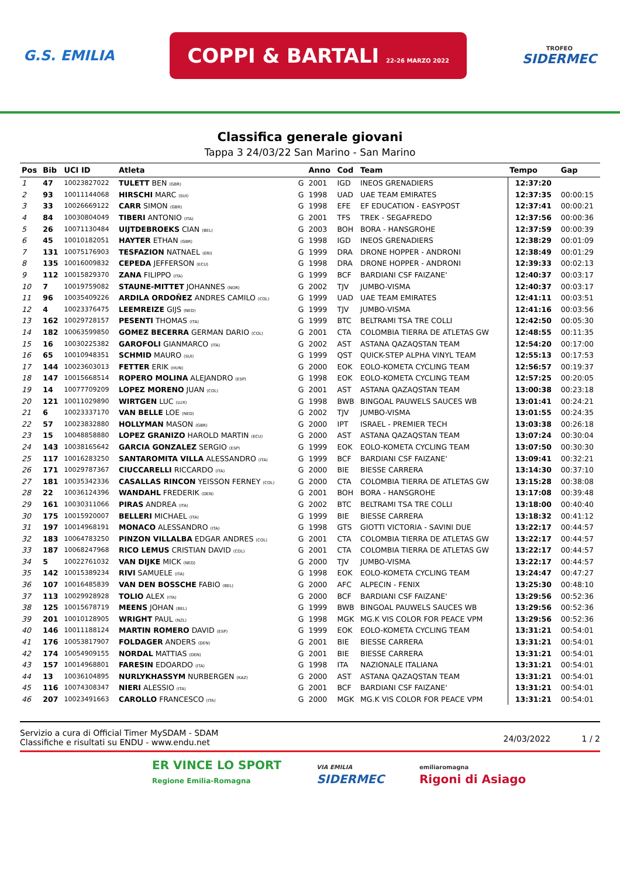G.S. EMILIA
COPPI & BARTALI 22-26 MARZO 2022
TROFEO
SIDERMEC
Classifica generale giovani
Tappa 3 24/03/22 San Marino - San Marino
| Pos | Bib | UCI ID | Atleta | | Anno | Cod | Team | Tempo | Gap |
| --- | --- | --- | --- | --- | --- | --- | --- | --- | --- |
| 1 | 47 | 10023827022 | TULETT BEN <sub>(GBR)</sub> | G | 2001 | IGD | INEOS GRENADIERS | 12:37:20 | |
| 2 | 93 | 10011144068 | HIRSCHI MARC <sub>(SUI)</sub> | G | 1998 | UAD | UAE TEAM EMIRATES | 12:37:35 | 00:00:15 |
| 3 | 33 | 10026669122 | CARR SIMON <sub>(GBR)</sub> | G | 1998 | EFE | EF EDUCATION - EASYPOST | 12:37:41 | 00:00:21 |
| 4 | 84 | 10030804049 | TIBERI ANTONIO <sub>(ITA)</sub> | G | 2001 | TFS | TREK - SEGAFREDO | 12:37:56 | 00:00:36 |
| 5 | 26 | 10071130484 | UIJTDEBROEKS CIAN <sub>(BEL)</sub> | G | 2003 | BOH | BORA - HANSGROHE | 12:37:59 | 00:00:39 |
| 6 | 45 | 10010182051 | HAYTER ETHAN <sub>(GBR)</sub> | G | 1998 | IGD | INEOS GRENADIERS | 12:38:29 | 00:01:09 |
| 7 | 131 | 10075176903 | TESFAZION NATNAEL <sub>(ERI)</sub> | G | 1999 | DRA | DRONE HOPPER - ANDRONI | 12:38:49 | 00:01:29 |
| 8 | 135 | 10016009832 | CEPEDA JEFFERSON <sub>(ECU)</sub> | G | 1998 | DRA | DRONE HOPPER - ANDRONI | 12:39:33 | 00:02:13 |
| 9 | 112 | 10015829370 | ZANA FILIPPO <sub>(ITA)</sub> | G | 1999 | BCF | BARDIANI CSF FAIZANE' | 12:40:37 | 00:03:17 |
| 10 | 7 | 10019759082 | STAUNE-MITTET JOHANNES <sub>(NOR)</sub> | G | 2002 | TJV | JUMBO-VISMA | 12:40:37 | 00:03:17 |
| 11 | 96 | 10035409226 | ARDILA ORDOÑEZ ANDRES CAMILO <sub>(COL)</sub> | G | 1999 | UAD | UAE TEAM EMIRATES | 12:41:11 | 00:03:51 |
| 12 | 4 | 10023376475 | LEEMREIZE GIJS <sub>(NED)</sub> | G | 1999 | TJV | JUMBO-VISMA | 12:41:16 | 00:03:56 |
| 13 | 162 | 10029728157 | PESENTI THOMAS <sub>(ITA)</sub> | G | 1999 | BTC | BELTRAMI TSA TRE COLLI | 12:42:50 | 00:05:30 |
| 14 | 182 | 10063599850 | GOMEZ BECERRA GERMAN DARIO <sub>(COL)</sub> | G | 2001 | CTA | COLOMBIA TIERRA DE ATLETAS GW | 12:48:55 | 00:11:35 |
| 15 | 16 | 10030225382 | GAROFOLI GIANMARCO <sub>(ITA)</sub> | G | 2002 | AST | ASTANA QAZAQSTAN TEAM | 12:54:20 | 00:17:00 |
| 16 | 65 | 10010948351 | SCHMID MAURO <sub>(SUI)</sub> | G | 1999 | QST | QUICK-STEP ALPHA VINYL TEAM | 12:55:13 | 00:17:53 |
| 17 | 144 | 10023603013 | FETTER ERIK <sub>(HUN)</sub> | G | 2000 | EOK | EOLO-KOMETA CYCLING TEAM | 12:56:57 | 00:19:37 |
| 18 | 147 | 10015668514 | ROPERO MOLINA ALEJANDRO <sub>(ESP)</sub> | G | 1998 | EOK | EOLO-KOMETA CYCLING TEAM | 12:57:25 | 00:20:05 |
| 19 | 14 | 10077709209 | LOPEZ MORENO JUAN <sub>(COL)</sub> | G | 2001 | AST | ASTANA QAZAQSTAN TEAM | 13:00:38 | 00:23:18 |
| 20 | 121 | 10011029890 | WIRTGEN LUC <sub>(LUX)</sub> | G | 1998 | BWB | BINGOAL PAUWELS SAUCES WB | 13:01:41 | 00:24:21 |
| 21 | 6 | 10023337170 | VAN BELLE LOE <sub>(NED)</sub> | G | 2002 | TJV | JUMBO-VISMA | 13:01:55 | 00:24:35 |
| 22 | 57 | 10023832880 | HOLLYMAN MASON <sub>(GBR)</sub> | G | 2000 | IPT | ISRAEL - PREMIER TECH | 13:03:38 | 00:26:18 |
| 23 | 15 | 10048858880 | LOPEZ GRANIZO HAROLD MARTIN <sub>(ECU)</sub> | G | 2000 | AST | ASTANA QAZAQSTAN TEAM | 13:07:24 | 00:30:04 |
| 24 | 143 | 10038165642 | GARCIA GONZALEZ SERGIO <sub>(ESP)</sub> | G | 1999 | EOK | EOLO-KOMETA CYCLING TEAM | 13:07:50 | 00:30:30 |
| 25 | 117 | 10016283250 | SANTAROMITA VILLA ALESSANDRO <sub>(ITA)</sub> | G | 1999 | BCF | BARDIANI CSF FAIZANE' | 13:09:41 | 00:32:21 |
| 26 | 171 | 10029787367 | CIUCCARELLI RICCARDO <sub>(ITA)</sub> | G | 2000 | BIE | BIESSE CARRERA | 13:14:30 | 00:37:10 |
| 27 | 181 | 10035342336 | CASALLAS RINCON YEISSON FERNEY <sub>(COL)</sub> | G | 2000 | CTA | COLOMBIA TIERRA DE ATLETAS GW | 13:15:28 | 00:38:08 |
| 28 | 22 | 10036124396 | WANDAHL FREDERIK <sub>(DEN)</sub> | G | 2001 | BOH | BORA - HANSGROHE | 13:17:08 | 00:39:48 |
| 29 | 161 | 10030311066 | PIRAS ANDREA <sub>(ITA)</sub> | G | 2002 | BTC | BELTRAMI TSA TRE COLLI | 13:18:00 | 00:40:40 |
| 30 | 175 | 10015920007 | BELLERI MICHAEL <sub>(ITA)</sub> | G | 1999 | BIE | BIESSE CARRERA | 13:18:32 | 00:41:12 |
| 31 | 197 | 10014968191 | MONACO ALESSANDRO <sub>(ITA)</sub> | G | 1998 | GTS | GIOTTI VICTORIA - SAVINI DUE | 13:22:17 | 00:44:57 |
| 32 | 183 | 10064783250 | PINZON VILLALBA EDGAR ANDRES <sub>(COL)</sub> | G | 2001 | CTA | COLOMBIA TIERRA DE ATLETAS GW | 13:22:17 | 00:44:57 |
| 33 | 187 | 10068247968 | RICO LEMUS CRISTIAN DAVID <sub>(COL)</sub> | G | 2001 | CTA | COLOMBIA TIERRA DE ATLETAS GW | 13:22:17 | 00:44:57 |
| 34 | 5 | 10022761032 | VAN DIJKE MICK <sub>(NED)</sub> | G | 2000 | TJV | JUMBO-VISMA | 13:22:17 | 00:44:57 |
| 35 | 142 | 10015389234 | RIVI SAMUELE <sub>(ITA)</sub> | G | 1998 | EOK | EOLO-KOMETA CYCLING TEAM | 13:24:47 | 00:47:27 |
| 36 | 107 | 10016485839 | VAN DEN BOSSCHE FABIO <sub>(BEL)</sub> | G | 2000 | AFC | ALPECIN - FENIX | 13:25:30 | 00:48:10 |
| 37 | 113 | 10029928928 | TOLIO ALEX <sub>(ITA)</sub> | G | 2000 | BCF | BARDIANI CSF FAIZANE' | 13:29:56 | 00:52:36 |
| 38 | 125 | 10015678719 | MEENS JOHAN <sub>(BEL)</sub> | G | 1999 | BWB | BINGOAL PAUWELS SAUCES WB | 13:29:56 | 00:52:36 |
| 39 | 201 | 10010128905 | WRIGHT PAUL <sub>(NZL)</sub> | G | 1998 | MGK | MG.K VIS COLOR FOR PEACE VPM | 13:29:56 | 00:52:36 |
| 40 | 146 | 10011188124 | MARTIN ROMERO DAVID <sub>(ESP)</sub> | G | 1999 | EOK | EOLO-KOMETA CYCLING TEAM | 13:31:21 | 00:54:01 |
| 41 | 176 | 10053817907 | FOLDAGER ANDERS <sub>(DEN)</sub> | G | 2001 | BIE | BIESSE CARRERA | 13:31:21 | 00:54:01 |
| 42 | 174 | 10054909155 | NORDAL MATTIAS <sub>(DEN)</sub> | G | 2001 | BIE | BIESSE CARRERA | 13:31:21 | 00:54:01 |
| 43 | 157 | 10014968801 | FARESIN EDOARDO <sub>(ITA)</sub> | G | 1998 | ITA | NAZIONALE ITALIANA | 13:31:21 | 00:54:01 |
| 44 | 13 | 10036104895 | NURLYKHASSYM NURBERGEN <sub>(KAZ)</sub> | G | 2000 | AST | ASTANA QAZAQSTAN TEAM | 13:31:21 | 00:54:01 |
| 45 | 116 | 10074308347 | NIERI ALESSIO <sub>(ITA)</sub> | G | 2001 | BCF | BARDIANI CSF FAIZANE' | 13:31:21 | 00:54:01 |
| 46 | 207 | 10023491663 | CAROLLO FRANCESCO <sub>(ITA)</sub> | G | 2000 | MGK | MG.K VIS COLOR FOR PEACE VPM | 13:31:21 | 00:54:01 |
Servizio a cura di Official Timer MySDAM - SDAM
Classifiche e risultati su ENDU - www.endu.net
24/03/2022 1 / 2
ER VINCE LO SPORT
Regione Emilia-Romagna
VIA EMILIA
SIDERMEC
emiliaromagna
Rigoni di Asiago